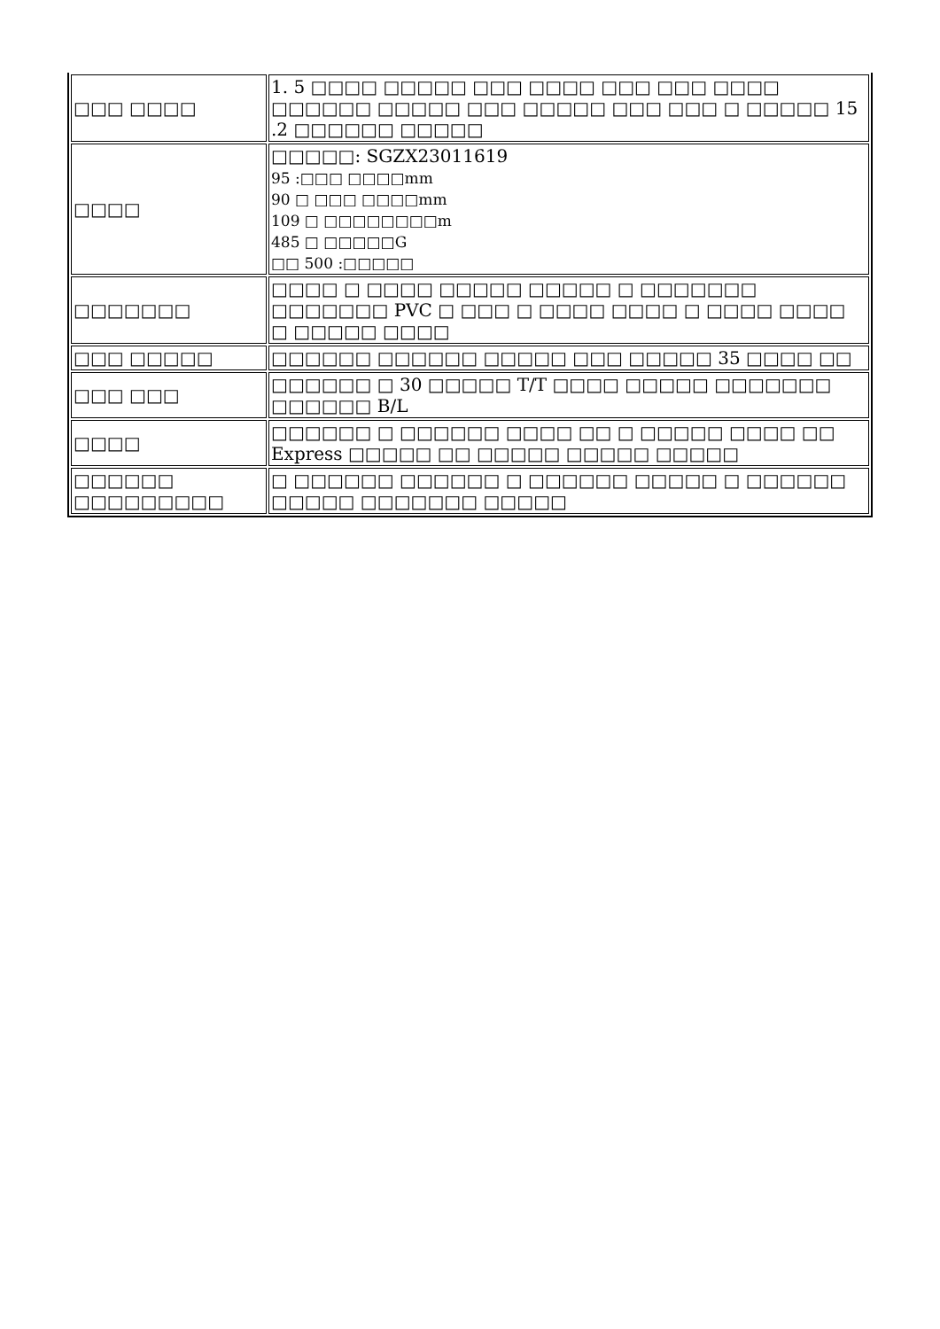| □□□ □□□□ | 1. 5 □□□□ □□□□□ □□□ □□□□ □□□ □□□ □□□□ □□□□□□ □□□□□ □□□ □□□□□ □□□ □□□ □ □□□□□ 15 .2 □□□□□□ □□□□□ |
| □□□□ | □□□□□: SGZX23011619 95 :□□□ □□□□mm 90 □ □□□ □□□□mm 109 □ □□□□□□□□m 485 □ □□□□□G □□ 500 :□□□□□ |
| □□□□□□□ | □□□□ □ □□□□ □□□□□ □□□□□ □ □□□□□□□ □□□□□□□ PVC □ □□□ □ □□□□ □□□□ □ □□□□ □□□□ □ □□□□□ □□□□ |
| □□□ □□□□□ | □□□□□□ □□□□□□ □□□□□ □□□ □□□□□ 35 □□□□ □□ |
| □□□ □□□ | □□□□□□ □ 30 □□□□□ T/T □□□□ □□□□□ □□□□□□□ □□□□□□ B/L |
| □□□□ | □□□□□□ □ □□□□□□ □□□□ □□ □ □□□□□ □□□□ □□ Express □□□□□ □□ □□□□□ □□□□□ □□□□□ |
| □□□□□□ □□□□□□□□□ | □ □□□□□□ □□□□□□ □ □□□□□□ □□□□□ □ □□□□□□ □□□□□ □□□□□□□ □□□□□ |